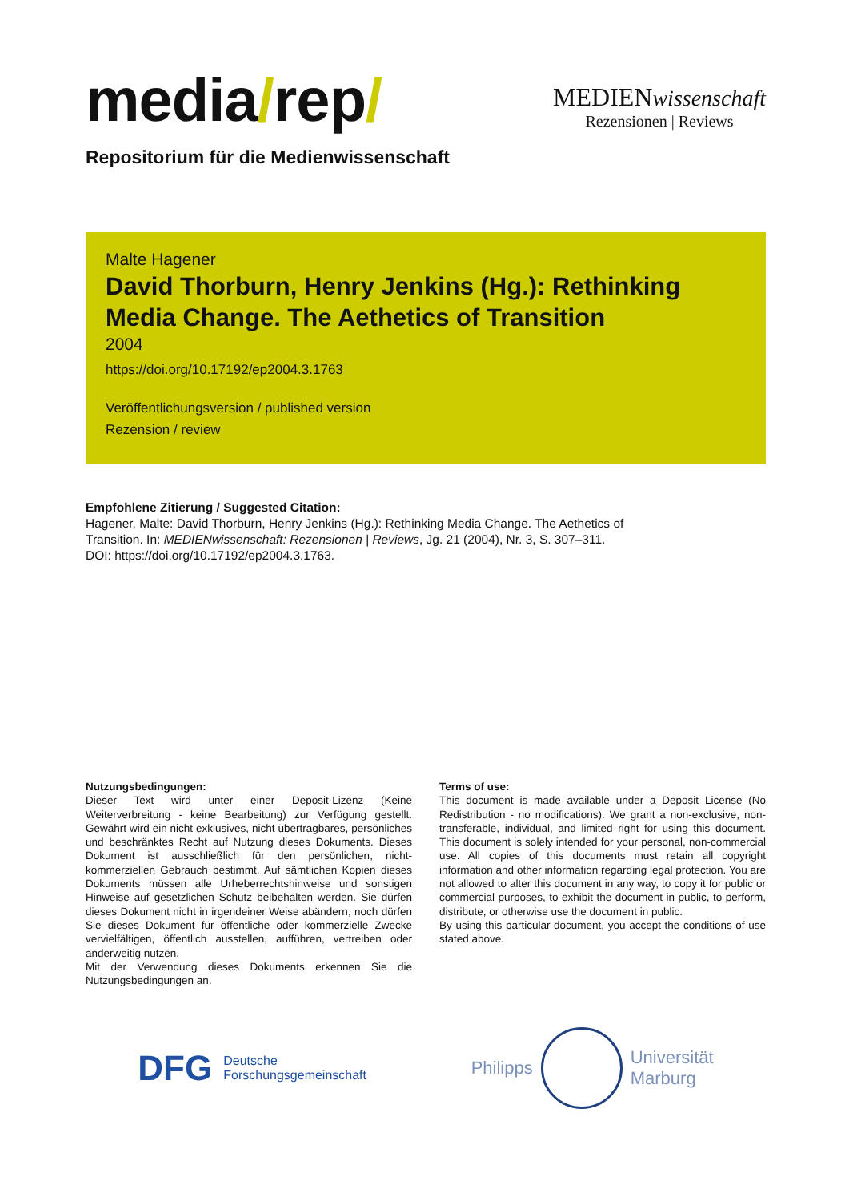media/rep/
MEDIENwissenschaft
Rezensionen | Reviews
Repositorium für die Medienwissenschaft
Malte Hagener
David Thorburn, Henry Jenkins (Hg.): Rethinking Media Change. The Aethetics of Transition
2004
https://doi.org/10.17192/ep2004.3.1763
Veröffentlichungsversion / published version
Rezension / review
Empfohlene Zitierung / Suggested Citation:
Hagener, Malte: David Thorburn, Henry Jenkins (Hg.): Rethinking Media Change. The Aethetics of Transition. In: MEDIENwissenschaft: Rezensionen | Reviews, Jg. 21 (2004), Nr. 3, S. 307–311. DOI: https://doi.org/10.17192/ep2004.3.1763.
Nutzungsbedingungen:
Dieser Text wird unter einer Deposit-Lizenz (Keine Weiterverbreitung - keine Bearbeitung) zur Verfügung gestellt. Gewährt wird ein nicht exklusives, nicht übertragbares, persönliches und beschränktes Recht auf Nutzung dieses Dokuments. Dieses Dokument ist ausschließlich für den persönlichen, nicht-kommerziellen Gebrauch bestimmt. Auf sämtlichen Kopien dieses Dokuments müssen alle Urheberrechtshinweise und sonstigen Hinweise auf gesetzlichen Schutz beibehalten werden. Sie dürfen dieses Dokument nicht in irgendeiner Weise abändern, noch dürfen Sie dieses Dokument für öffentliche oder kommerzielle Zwecke vervielfältigen, öffentlich ausstellen, aufführen, vertreiben oder anderweitig nutzen.
Mit der Verwendung dieses Dokuments erkennen Sie die Nutzungsbedingungen an.
Terms of use:
This document is made available under a Deposit License (No Redistribution - no modifications). We grant a non-exclusive, non-transferable, individual, and limited right for using this document. This document is solely intended for your personal, non-commercial use. All copies of this documents must retain all copyright information and other information regarding legal protection. You are not allowed to alter this document in any way, to copy it for public or commercial purposes, to exhibit the document in public, to perform, distribute, or otherwise use the document in public.
By using this particular document, you accept the conditions of use stated above.
DFG Deutsche
Forschungsgemeinschaft
Philipps
Universität
Marburg